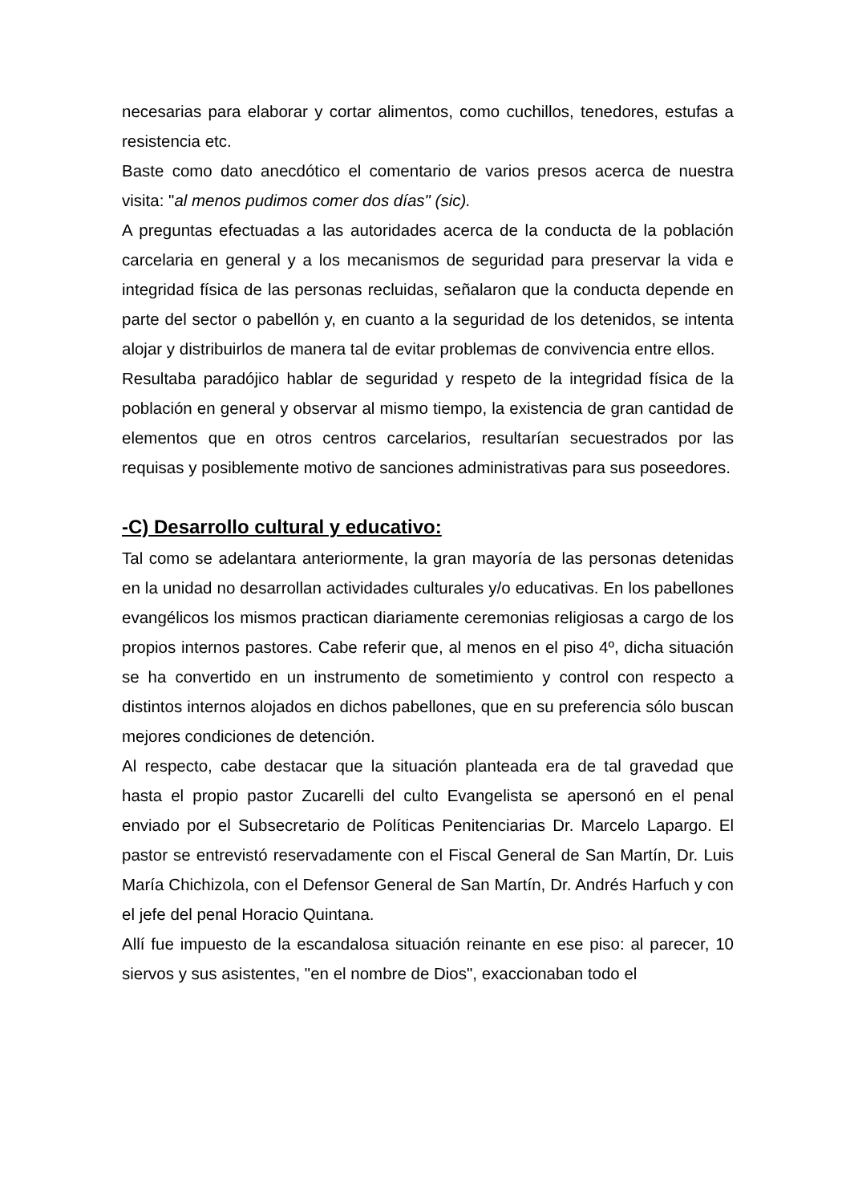necesarias para elaborar y cortar alimentos, como cuchillos, tenedores, estufas a resistencia etc.
Baste como dato anecdótico el comentario de varios presos acerca de nuestra visita: "al menos pudimos comer dos días" (sic).
A preguntas efectuadas a las autoridades acerca de la conducta de la población carcelaria en general y a los mecanismos de seguridad para preservar la vida e integridad física de las personas recluidas, señalaron que la conducta depende en parte del sector o pabellón y, en cuanto a la seguridad de los detenidos, se intenta alojar y distribuirlos de manera tal de evitar problemas de convivencia entre ellos.
Resultaba paradójico hablar de seguridad y respeto de la integridad física de la población en general y observar al mismo tiempo, la existencia de gran cantidad de elementos que en otros centros carcelarios, resultarían secuestrados por las requisas y posiblemente motivo de sanciones administrativas para sus poseedores.
-C) Desarrollo cultural y educativo:
Tal como se adelantara anteriormente, la gran mayoría de las personas detenidas en la unidad no desarrollan actividades culturales y/o educativas. En los pabellones evangélicos los mismos practican diariamente ceremonias religiosas a cargo de los propios internos pastores. Cabe referir que, al menos en el piso 4º, dicha situación se ha convertido en un instrumento de sometimiento y control con respecto a distintos internos alojados en dichos pabellones, que en su preferencia sólo buscan mejores condiciones de detención.
Al respecto, cabe destacar que la situación planteada era de tal gravedad que hasta el propio pastor Zucarelli del culto Evangelista se apersonó en el penal enviado por el Subsecretario de Políticas Penitenciarias Dr. Marcelo Lapargo. El pastor se entrevistó reservadamente con el Fiscal General de San Martín, Dr. Luis María Chichizola, con el Defensor General de San Martín, Dr. Andrés Harfuch y con el jefe del penal Horacio Quintana.
Allí fue impuesto de la escandalosa situación reinante en ese piso: al parecer, 10 siervos y sus asistentes, "en el nombre de Dios", exaccionaban todo el